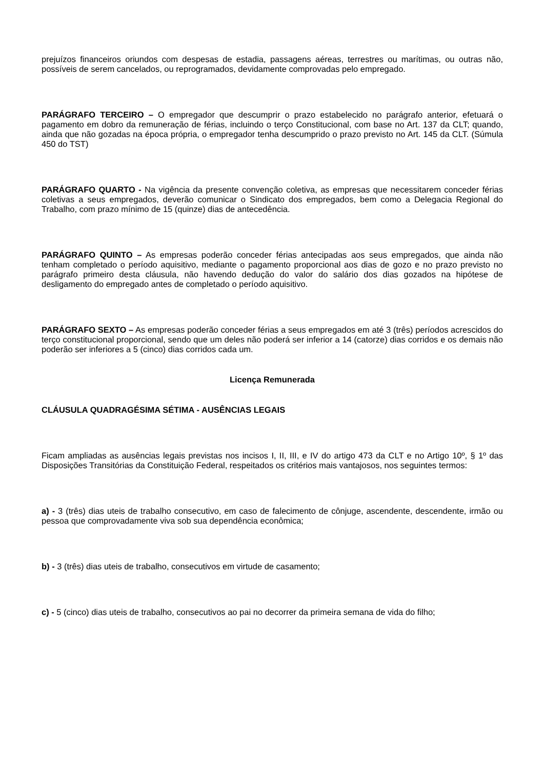prejuízos financeiros oriundos com despesas de estadia, passagens aéreas, terrestres ou marítimas, ou outras não, possíveis de serem cancelados, ou reprogramados, devidamente comprovadas pelo empregado.
PARÁGRAFO TERCEIRO – O empregador que descumprir o prazo estabelecido no parágrafo anterior, efetuará o pagamento em dobro da remuneração de férias, incluindo o terço Constitucional, com base no Art. 137 da CLT; quando, ainda que não gozadas na época própria, o empregador tenha descumprido o prazo previsto no Art. 145 da CLT. (Súmula 450 do TST)
PARÁGRAFO QUARTO - Na vigência da presente convenção coletiva, as empresas que necessitarem conceder férias coletivas a seus empregados, deverão comunicar o Sindicato dos empregados, bem como a Delegacia Regional do Trabalho, com prazo mínimo de 15 (quinze) dias de antecedência.
PARÁGRAFO QUINTO – As empresas poderão conceder férias antecipadas aos seus empregados, que ainda não tenham completado o período aquisitivo, mediante o pagamento proporcional aos dias de gozo e no prazo previsto no parágrafo primeiro desta cláusula, não havendo dedução do valor do salário dos dias gozados na hipótese de desligamento do empregado antes de completado o período aquisitivo.
PARÁGRAFO SEXTO – As empresas poderão conceder férias a seus empregados em até 3 (três) períodos acrescidos do terço constitucional proporcional, sendo que um deles não poderá ser inferior a 14 (catorze) dias corridos e os demais não poderão ser inferiores a 5 (cinco) dias corridos cada um.
Licença Remunerada
CLÁUSULA QUADRAGÉSIMA SÉTIMA - AUSÊNCIAS LEGAIS
Ficam ampliadas as ausências legais previstas nos incisos I, II, III, e IV do artigo 473 da CLT e no Artigo 10º, § 1º das Disposições Transitórias da Constituição Federal, respeitados os critérios mais vantajosos, nos seguintes termos:
a) - 3 (três) dias uteis de trabalho consecutivo, em caso de falecimento de cônjuge, ascendente, descendente, irmão ou pessoa que comprovadamente viva sob sua dependência econômica;
b) - 3 (três) dias uteis de trabalho, consecutivos em virtude de casamento;
c) - 5 (cinco) dias uteis de trabalho, consecutivos ao pai no decorrer da primeira semana de vida do filho;